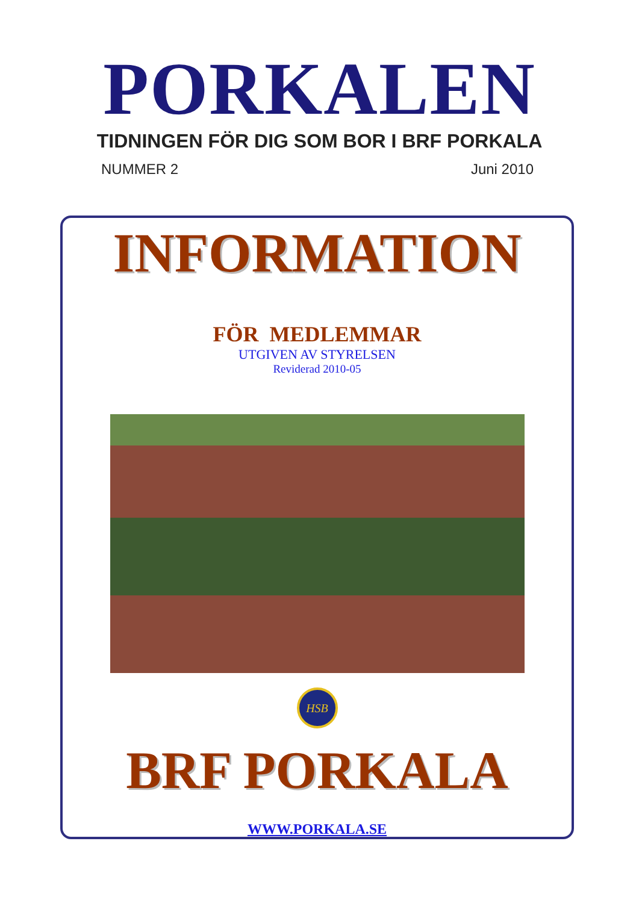PORKALEN
TIDNINGEN FÖR DIG SOM BOR I BRF PORKALA
NUMMER 2 Juni 2010
INFORMATION
FÖR MEDLEMMAR
UTGIVEN AV STYRELSEN
Reviderad 2010-05
HSB
BRF PORKALA
WWW.PORKALA.SE